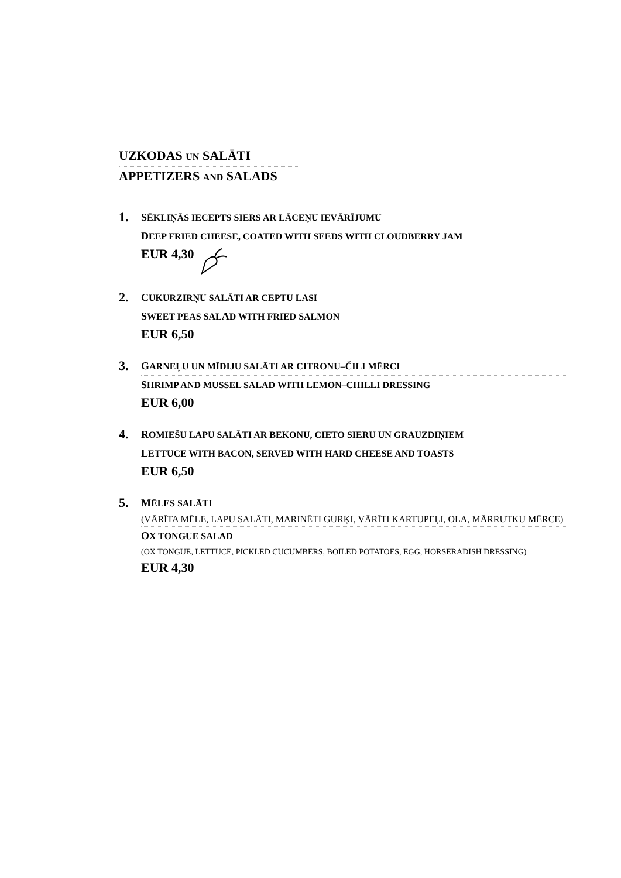UZKODAS UN SALĀTI
APPETIZERS AND SALADS
1.
SĒKLIŅĀS IECEPTS SIERS AR LĀCEŅU IEVĀRĪJUMU
DEEP FRIED CHEESE, COATED WITH SEEDS WITH CLOUDBERRY JAM
EUR 4,30
2.
CUKURZIRŅU SALĀTI AR CEPTU LASI
SWEET PEAS SALAD WITH FRIED SALMON
EUR 6,50
3.
GARNEĻU UN MĪDIJU SALĀTI AR CITRONU–ČILI MĒRCI
SHRIMP AND MUSSEL SALAD WITH LEMON–CHILLI DRESSING
EUR 6,00
4.
ROMIEŠU LAPU SALĀTI AR BEKONU, CIETO SIERU UN GRAUZDIŅIEM
LETTUCE WITH BACON, SERVED WITH HARD CHEESE AND TOASTS
EUR 6,50
5.
MĒLES SALĀTI
(VĀRĪTA MĒLE, LAPU SALĀTI, MARINĒTI GURĶI, VĀRĪTI KARTUPEĻI, OLA, MĀRRUTKU MĒRCE)
OX TONGUE SALAD
(OX TONGUE, LETTUCE, PICKLED CUCUMBERS, BOILED POTATOES, EGG, HORSERADISH DRESSING)
EUR 4,30